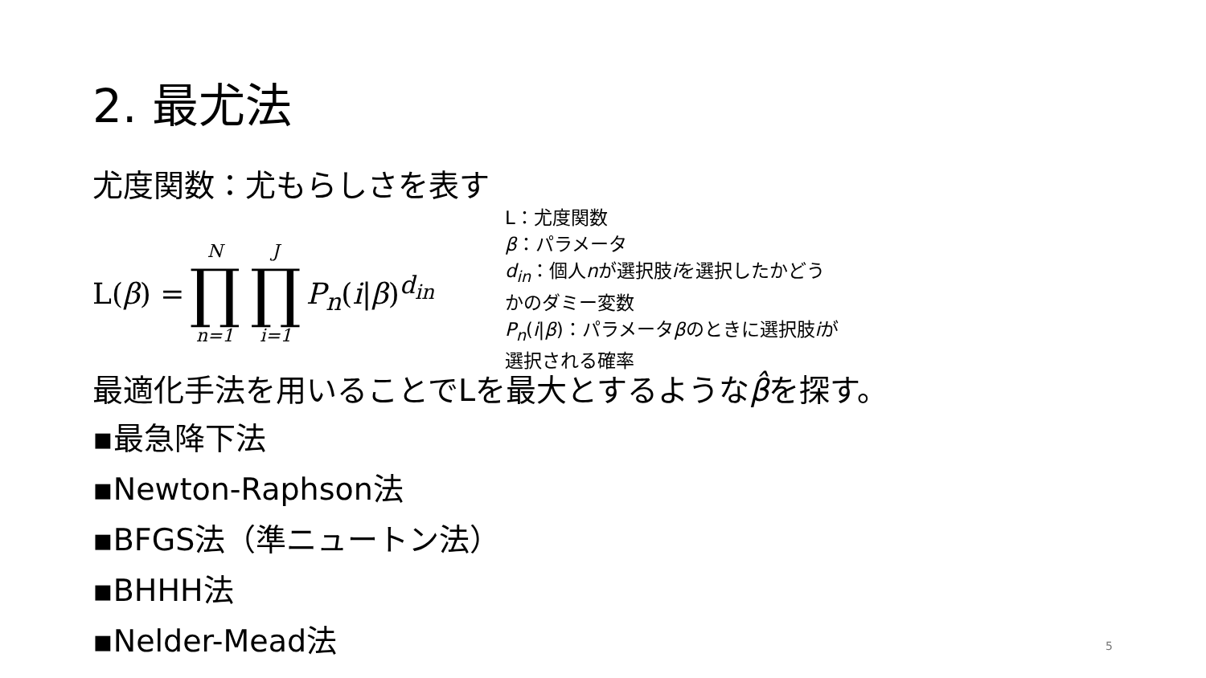2. 最尤法
尤度関数：尤もらしさを表す
L(β) = N ∏ n=1 J ∏ i=1 P<sub>n</sub>(i|β)<sup>d<sub>in</sub></sup>
L：尤度関数
β：パラメータ
d<sub>in</sub>：個人nが選択肢iを選択したかどう
かのダミー変数
P<sub>n</sub>(i|β)：パラメータβのときに選択肢iが
選択される確率
最適化手法を用いることでLを最大とするようなβ̂を探す。
▪最急降下法
▪Newton-Raphson法
▪BFGS法（準ニュートン法）
▪BHHH法
▪Nelder-Mead法
5